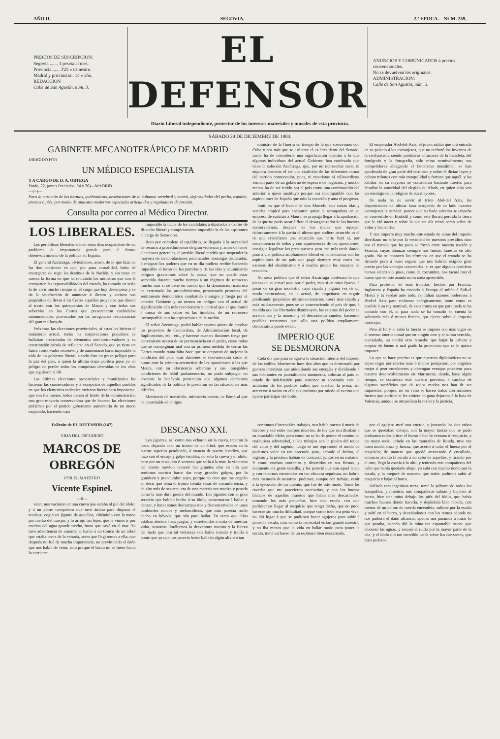AÑO II. SEGOVIA. 2.ª EPOCA.—NUM. 259.
PRECIOS DE SUSCRIPCION:
Segovia........ 1 peseta al mes.
Provincia....... 3'25 » trimestre.
Madrid y provincias.. 14 » año.
REDACCION
Calle de San Agustín, núm. 3.
EL DEFENSOR
ANUNCIOS Y COMUNICADOS á precios convencionales.
No se devuelven los originales.
ADMINISTRACION:
Calle de San Agustín, núm. 3.
Diario Liberal independiente, protector de los intereses materiales y morales de esta provincia.
SÁBADO 24 DE DICIEMBRE DE 1904.
GABINETE MECANOTERÁPICO DE MADRID
DIRIGIDO POR
UN MÉDICO ESPECIALISTA
Y A CARGO DE D. A. ORTEGA
Frado, 22, (antes Preciados, 34 y 36)—MADRID.
—(=)—
Para la curación de las hernias, quebraduras, desviaciones de la columna vertebral y matriz, deformidades del pecho, espalda, piernas ó piés, por medio de aparatos modernos especiales articulados y reguladores de presión.
Consulta por correo al Médico Director.
LOS LIBERALES.
Los periódicos liberales vienen estos días ocupándose de un problema de importancia grande para el futuro desenvolvimiento de la política en España.
El general Azcárraga, olvidándose, acaso, de lo que hizo en las dos ocasiones en que, por pura casualidad, hubo de encargarse de regir los destinos de la Nación, y sin tener en cuenta la forma en que ha reclutado los ministros que con él comparten las reponsabilidades del mando, ha tomado en serio lo de vivir mucho tiempo en el cargo que hoy desempeña y se da la satisfacción de anunciar á diestro y sinistro sus propósitos de llevar á las Cortes aquellos proyectos que dieron al traste con los quinquenios de Maura y con todas sus soberbias en las Cortes que presenciaron escándalos monumentales, provocados por las arrogancias reaccionarias del gran mallorquín.
Próximas las elecciones provinciales, si estas las hiciera el ministerio actual, todas las corporaciones populares se hallarían abarrotadas de elementos neo-conservadores y su constitución habría de reflejarse en el Senado, que ya tiene un lastre conservador excesivo y de aumentarse haría imposible la vida de un gobierno liberal, siendo ésto un grave peligro para la paz del país, á quien la última etapa política puso ya en peligro de perder todas las conquistas obtenidas en los años que siguieron al 68.
Las últimas elecciones provinciales y municipales las hicieron las conservadores y á excepción de aquellos pueblos en que los elementos radicales tuvieron fuerza para imponerse, que son los menos, todos tienen al frente de la administración una gran mayoría conservadora que de hacerse las elecciones próximas por el partido gobernante aumentaria de un modo exajerado, haciendo casi
imposible la lucha de los candidatos á diputados á Cortes de filiación liberal y completamente imposible la de los aspirantes al cargo de Senadores.
Roto por completo el equilibrio, se llegaría á la necesidad de recurrir á procedimientos de gran violencia y, antes de hacer elecciones generales, el partido liberal tendría que suspender la mayoría de las diputaciones provinciales, enemigas declaradas, ó resignar los poderes que en su día pudiera recibir haciendo imposible el turno de los partidos y de las idas y acumulando peligros gravísimos sobre la patria, que no puede estar sometida durante mucho tiempo á un régimen de retroceso mucho más si se tiene en cuenta que la dominación maurista ha extremado los procedimientos, provocando protestas del sentimiento democrático combatido á sangre y fuego por el anterior Gabinete y no menos en peligro con el actual de significación aún más reaccionaria y clerical que el que murió á causa de sus saltos en las tinieblas, de un retroceso incompatible con las aspiraciones de la nación.
El señor Azcárraga, podrá hablar cuanto quiera de aprobar los proyectos de Concordato, de Administración local, de Suplicatorios, etc., etc., y hacerse cuantas ilusiones tenga por conveniente acerca de su permanencia en el poder, cosas todas que se compaginan mal con su primera medida de cerrar las Cortes cuando tanta falta hace que se ocuparan de mejorar la condición del país; esas ilusiones se desvanecerán como el humo ante la primera arremetida de las oposiciones á las que Maura, con su elocuencia soberana y sus innegables condiciones de hábil parlamentario, no pudo subyugar no obstante la benévola protección que algunos elementos significados de la política le prestaron en las situaciones más difíciles.
Ministerio de transición, ministerio puente, se llamó al que ha constituído el antiguo
ministro de la Guerra en tiempo de la que sostuvimos con Cuba y por más que se esfuerce el ex Presidente del Senado, nadie ha de concederle una significación distinta á la que algunos individuos del actual Gobierno han confesado que tiene la solución Azcárraga, que, por no representar nada, ni siquiera obstenta el ser una coalición de las diferentes ramas del partido conservador, pues, ni mauristas ni villaverdistas forman parte de un gobierno de espera ó de negocios, y mucho menos ha de ser tenido por el país como una continuación del anterior á quien sustituyó porque era incompatible con las aspiraciones de España que odia la reacción y ama el progreso.
Inutil es que el bueno de don Marcelo, que tantas idas y venidas empleó para encontrar quien le acompañara en su empresa de sustituir á Maura, se propaga llegar á la aprobación de lo que no pudo sacar á flote el desorganizador de las huestes conservadoras; después de los males que aquejan dolorosamente á la patria el último que pudiera ocurrirle es el de que cristalizara una situación que harto hará si, por conveniencia de todos y con aquiescencia de las oposiciones, consigue legalizar los presupuestos para irse más tarde dando paso á una política ámpliamente liberal en consonancia con las aspiraciones de un país que pagó siempre muy caros los excesos del absolutismo y á mucho precio los ensayos de reacción.
No sería político que el señor Azcárraga confesara lo que piensa de su actual paso por el poder, mas si en otras épocas, á pesar de su gran modestia, cayó rápida y alguna vez de un modo estruendoso, en la actual, de empeñarse en seguir predicando propósitos ultrarreaccionarios, caerá más rápida y más ruidosamente, pues se va convenciendo el país de que, á medida que las libertades disminuyen, los escesos del poder se acrecientan y la miseria y el descontento cunden, haciendo posibles trastornos que sólo una política ampliamente democrática puede evitar.
IMPERIO QUE
SE DESMORONA
Cada día que pasa se agrava la situación interior del imperio de los califas: Marruecos hace dos años que es destrozado por guerras intestinas que aniquilando sus energías y dividiendo á sus habitantes en parcialidades innúmeras, colocan al país en estado de indefensión para sostener su soberanía ante la ambición de los pueblos cultos que acechan la presa, sin atreverse á saciar en ella sus instintos por miedo al vecino que quiere participar del botín.
El emperador Abd-del-Azis, el joven sultán que dió entrada en su palacio á los extranjeros, que no rechazó los inventos de la civilización, siendo partidario entusiasta de la bicicleta, del fonógrafo y la fotografía, sólo reina nominalmente; sus competidores alhagando el fanatismo musulman, se han apoderado de gran parte del territorio y sobre él dictan leyes y cobran tributos con más tranquilidad y fortuna que aquél, y las kábilas en su mayoría se consideran bastante fuertes para desafiar la autoridad del elegido de Alaah, en quien solo ven un enemigo de la religión de sus mayores.
De nada ha de servir al triste Abd-del Azis, las disposiciones de última hora arrojando de su lado cuantos extranjeros le servían; parece que su hado adverso se empeña en convertirle en Boabdil y como este llorará perdida la tierra que le vió nacer y sobre la que un día reinó como señor de vidas y haciendas.
Y nos importa muy mucho este estado de cosas del imperio sherifiano no solo por la vecindad de nuestros presidios sino por el tratado que ha poco se firmó entre nuestra nación y Francia, cuyas alianzas siempre nos fueron funestas en alto grado. No se conocen los términos en que el tratado se ha firmado poro á buen seguro que nos habrán exigido gran precio por las ventajas concedidas, si es que algunas positivas hemos alcanzado, pues, como de costumbre, nos tocará roer el hueso que en este asunto no es nada apetecible.
Para protestar de esos tratados, hechos por Francia, Inglaterra y España ha enviado á Europa el sultán á Sidi-el Mokri y la verdad ante todo, no faltan razones poderosos á Abd-el Aziz para reclamar enérgicamente, tanto como es posible á un rey nominal, de esos tratos en que para nada se ha contado con él, ni para nada se ha tomado en cuenta la soberanía más ó menos ficticia, que ejerce sobre el imperio marroquí.
Pero al fin y al cabo la fuerza se impone con más vigor en el terreno internacional que en ningún otro y el sultán vencido, acorralado, no tendrá otro remedio que bajar la cabeza y aceptar de bueno ó mal grado la protección que se le quiera imponer.
Lo que se hace preciso es que nuestros diplomáticos no se dejen cegar por ofertas mas ó menos pomposas, por engaños mejor ó peor encubiertos y obtengan ventajas positivas para nuestro desenvolvimiento en Marruecos, donde, hace algún tiempo, se considera está nuestro porvenir, á cambio de algunos sacrificios que de todos modos nos han de ser impuestos, porque, no en vano se hacen tratos con naciones fuertes que podrían si les viniera en gana dejarnos á la luna de Valencia, aunque se atropellara la razón y la justicia,
Folletón de EL DEFENSOR (147)
VIDA DEL ESCUDERO
MARCOS DE OBREGÓN
POR EL MAESTRO
Vicente Espinel.
—0—
valer, nos vaciaron en una cueva que estaba al pié del ídolo: y á un pobre compañero que tuvo ánimo para disparar el arcabuz, cogió un jigante de aquellos, ciñéndolo con la mano por medio del cuerpo, y lo arrojó tan lejos, que le vimos ir por encima del agua grande trecho, hasta que cayó en el mar. Yo tuve advertencia de amarrar el barco á un tronco de un árbol que estaba cerca de la entrada, antes que llegásemos a ella, que después no fué de mucha importancia, no previniendo el daño que nos había de venir, sino porque el barco no se fuese hácia la corriente.
DESCANSO XXI.
Los jigantes, así como nos echaron en la cueva, taparon la boca, dejando caer un tronco de un árbol, que estaba en la puente superior pendiendo, á manera de puerta levadiza, que hizo con el encaje y golpe temblar, no solo la cueva y el ídolo; pero por un resquicio ó ventana que salía á la mar, la violencia del viento movido levantó tan grandes olas en ella que sentimos nuestro barco dar muy grandes golpes, por la grandeza y pesadumbre suya, porque no creo que me engaño en decir que tenía el tronco treinta varas de circunferencia, y de alto más de sesenta; era de una materia tan maciza y pesada como la más dura piedra del mundo. Los jigantes con el gran servicio que habían hecho á su ídolo, comenzaron á bailar y danzar, y hacer sones descompuestos y desconcertados en unos tamboriles roncos y melancólicos, que más parecía ruido hecho en bóveda, que són para bailar. En tanto que ellos estaban atentos á sus juegos, y entretenidos á costa de nuestras vidas, nosotros llorábamos la desventura nuestra y la fuerza del hado que con tal violencia nos había tratado y traído á punto que ya que nos parecía haber hallado algún alivio á tan
continuos é incesables trabajos, nos había puesto á morir de hambre y sed entre cuerpos muertos, de los que sacrificaban á su insaciable ídolo: pero como no se ha de perder el camino en cualquiera adversidad, si los trabajos son la piedra del toque del valor y del ingénio, luego se me representó el modo de podernos valer en tan apretado paso, adonde el ánimo, el ingénio y la presteza habían de concurrir juntos en un instante. Y como estaban contentos y divertidos en sus fiestas, y realmente era gente sencilla, y les pareció que con aquel lance y con tenernos encerrados en tan obscura sepultura, no habría más memoria de nosotros; pudimos, aunque con trabajo, venir á la ejecución de mi intento, que fué de este modo: Tomé las cuerdas que me parecieron necesarias, y con los huesos blancos de aquellos muertos que había más descarnados, tomando los más pequeños, hice una escala con que pudiésemos llegar al resquicio que tengo dicho, que no pudo hacerse sin mucha dificultad, porque como todo era peña viva, no dió lugar á que se pudiesen hacer agujeros para subir á poner la escala; más como la necesidad es tan grande maestra, y no iba menos que la vida en hallar modo para poner la escala, tomé un hueso de un espinazo bien descarnado,
por el agujero metí una cuerda, y juntando los dos cabos que se quedaban debajo, con la mayor fuerza que se pudo probamos todos á tirar el hueso hácia la ventana ó resquicio; y un mozo recio, criado en las montañas de Ronda, tuvo tan buen modo, traza y fuerza, que acertó á colar el hueso por el resquicio; de manera que quedó atravesado ó encallado, entonces atando la escala á un cabo de aquellos, y tirando por el otro, llegó la escala á lo alto, y teniendo mis compañeros del cabo que había quedado abajo, yo subí con mucho tiento por la escala, y la aseguré de manera, que todos pudimos subir al resquicio y bajar al barco.
Hallada esta ingeniosa traza, tomé la pólvora de todos los frasquillos, y mientras mis compañeros subían y bajaban al barco, hice una mina debajo los piés del ídolo, que había muchos huesos donde hacerla, y dejándola bien tapada, con menos de un palmo de cuerda encendida, subíme por la escala y salté en el barco, y desviándonos con los remos adonde no nos pudiera el daño alcanzar, apenas nos pusimos á mirar lo que pasaba, cuando dió la mina tan espantable truene que alborotó las aguas, y resonó el ruido por la mayor parte de la isla, y el ídolo dió tan increible caida sobre los danzantes, que hizo pedazos